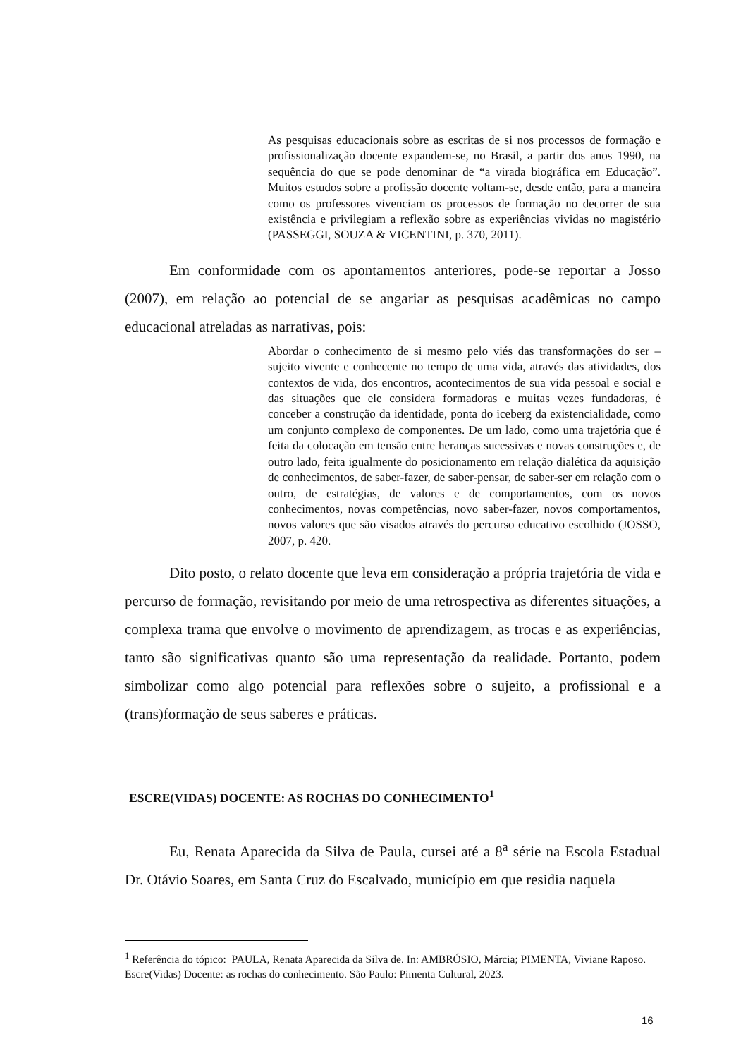As pesquisas educacionais sobre as escritas de si nos processos de formação e profissionalização docente expandem-se, no Brasil, a partir dos anos 1990, na sequência do que se pode denominar de “a virada biográfica em Educação”. Muitos estudos sobre a profissão docente voltam-se, desde então, para a maneira como os professores vivenciam os processos de formação no decorrer de sua existência e privilegiam a reflexão sobre as experiências vividas no magistério (PASSEGGI, SOUZA & VICENTINI, p. 370, 2011).
Em conformidade com os apontamentos anteriores, pode-se reportar a Josso (2007), em relação ao potencial de se angariar as pesquisas acadêmicas no campo educacional atreladas as narrativas, pois:
Abordar o conhecimento de si mesmo pelo viés das transformações do ser – sujeito vivente e conhecente no tempo de uma vida, através das atividades, dos contextos de vida, dos encontros, acontecimentos de sua vida pessoal e social e das situações que ele considera formadoras e muitas vezes fundadoras, é conceber a construção da identidade, ponta do iceberg da existencialidade, como um conjunto complexo de componentes. De um lado, como uma trajetória que é feita da colocação em tensão entre heranças sucessivas e novas construções e, de outro lado, feita igualmente do posicionamento em relação dialética da aquisição de conhecimentos, de saber-fazer, de saber-pensar, de saber-ser em relação com o outro, de estratégias, de valores e de comportamentos, com os novos conhecimentos, novas competências, novo saber-fazer, novos comportamentos, novos valores que são visados através do percurso educativo escolhido (JOSSO, 2007, p. 420.
Dito posto, o relato docente que leva em consideração a própria trajetória de vida e percurso de formação, revisitando por meio de uma retrospectiva as diferentes situações, a complexa trama que envolve o movimento de aprendizagem, as trocas e as experiências, tanto são significativas quanto são uma representação da realidade. Portanto, podem simbolizar como algo potencial para reflexões sobre o sujeito, a profissional e a (trans)formação de seus saberes e práticas.
ESCRE(VIDAS) DOCENTE: AS ROCHAS DO CONHECIMENTO<sup>1</sup>
Eu, Renata Aparecida da Silva de Paula, cursei até a 8<sup>a</sup> série na Escola Estadual Dr. Otávio Soares, em Santa Cruz do Escalvado, município em que residia naquela
<sup>1</sup> Referência do tópico: PAULA, Renata Aparecida da Silva de. In: AMBRÓSIO, Márcia; PIMENTA, Viviane Raposo. Escre(Vidas) Docente: as rochas do conhecimento. São Paulo: Pimenta Cultural, 2023.
16